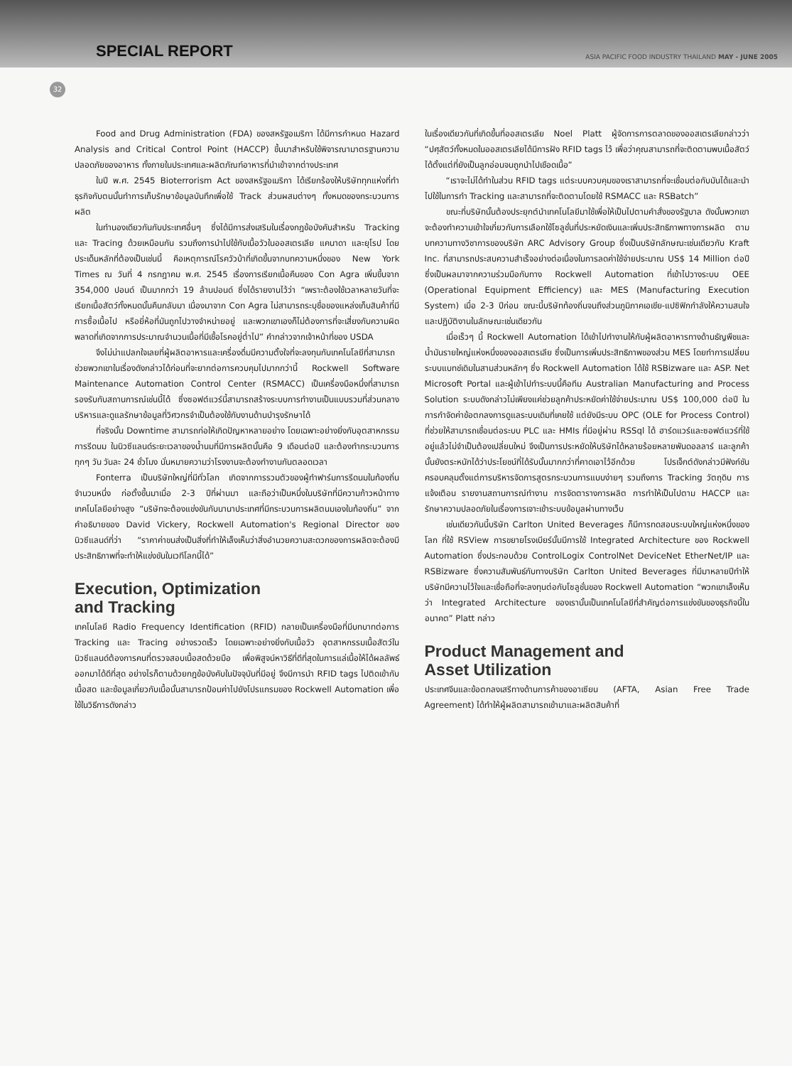SPECIAL REPORT
ASIA PACIFIC FOOD INDUSTRY THAILAND MAY - JUNE 2005
32
Food and Drug Administration (FDA) ของสหรัฐอเมริกา ได้มีการกำหนด Hazard Analysis and Critical Control Point (HACCP) ขึ้นมาสำหรับใช้พิจารณามาตรฐานความปลอดภัยของอาหาร ทั้งภายในประเทศและผลิตภัณฑ์อาหารที่นำเข้าจากต่างประเทศ
ในปี พ.ศ. 2545 Bioterrorism Act ของสหรัฐอเมริกา ได้เรียกร้องให้บริษัททุกแห่งที่ทำธุรกิจกับตนนั้นทำการเก็บรักษาข้อมูลบันทึกเพื่อใช้ Track ส่วนผสมต่างๆ ทั้งหมดของกระบวนการผลิต
ในทำนองเดียวกันกับประเทศอื่นๆ ซึ่งได้มีการส่งเสริมในเรื่องกฎข้อบังคับสำหรับ Tracking และ Tracing ด้วยเหมือนกัน รวมถึงการนำไปใช้กับเนื้อวัวในออสเตรเลีย แคนาดา และยุโรป โดยประเด็นหลักที่ต้องเป็นเช่นนี้ คือเหตุการณ์โรควัวบ้าที่เกิดขึ้นจากบทความหนึ่งของ New York Times ณ วันที่ 4 กรกฎาคม พ.ศ. 2545 เรื่องการเรียกเนื้อคืนของ Con Agra เพิ่มขึ้นจาก 354,000 ปอนด์ เป็นมากกว่า 19 ล้านปอนด์ ซึ่งได้รายงานไว้ว่า “เพราะต้องใช้เวลาหลายวันที่จะเรียกเนื้อสัตว์ทั้งหมดนั้นคืนกลับมา เนื่องมาจาก Con Agra ไม่สามารถระบุชื่อของแหล่งเก็บสินค้าที่มีการซื้อเนื้อไป หรือยี่ห้อที่มันถูกไปวางจำหน่ายอยู่ และพวกเขาเองก็ไม่ต้องการที่จะเสี่ยงกับความผิดพลาดที่เกิดจากการประมาณจำนวนเนื้อที่มีเชื้อโรคอยู่ต่ำไป” คำกล่าวจากเจ้าหน้าที่ของ USDA
จึงไม่น่าแปลกใจเลยที่ผู้ผลิตอาหารและเครื่องดื่มมีความตั้งใจที่จะลงทุนกับเทคโนโลยีที่สามารถช่วยพวกเขาในเรื่องดังกล่าวได้ก่อนที่จะยากต่อการควบคุมไปมากกว่านี้ Rockwell Software Maintenance Automation Control Center (RSMACC) เป็นเครื่องมือหนึ่งที่สามารถรองรับกับสถานการณ์เช่นนี้ได้ ซึ่งซอฟต์แวร์นี้สามารถสร้างระบบการทำงานเป็นแบบรวมที่ส่วนกลาง บริหารและดูแลรักษาข้อมูลที่วิศวกรจำเป็นต้องใช้กับงานด้านบำรุงรักษาได้
ที่จริงนั้น Downtime สามารถก่อให้เกิดปัญหาหลายอย่าง โดยเฉพาะอย่างยิ่งกับอุตสาหกรรมการรีดนม ในนิวซีแลนด์ระยะเวลาของน้ำนมที่มีการผลิตนั้นคือ 9 เดือนต่อปี และต้องทำกระบวนการทุกๆ วัน วันละ 24 ชั่วโมง นั่นหมายความว่าโรงงานจะต้องทำงานกันตลอดเวลา
Fonterra เป็นบริษัทใหญ่ที่มีทั่วโลก เกิดจากการรวมตัวของผู้ทำฟาร์มการรีดนมในท้องถิ่นจำนวนหนึ่ง ก่อตั้งขึ้นมาเมื่อ 2-3 ปีที่ผ่านมา และถือว่าเป็นหนึ่งในบริษัทที่มีความก้าวหน้าทางเทคโนโลยีอย่างสูง “บริษัทจะต้องแข่งขันกับนานาประเทศที่มีกระบวนการผลิตนมเองในท้องถิ่น” จากคำอธิบายของ David Vickery, Rockwell Automation's Regional Director ของนิวซีแลนด์ที่ว่า “ราคาค่าขนส่งเป็นสิ่งที่ทำให้เล็งเห็นว่าสิ่งอำนวยความสะดวกของการผลิตจะต้องมีประสิทธิภาพที่จะทำให้แข่งขันในเวทีโลกนี้ได้”
Execution, Optimization
and Tracking
เทคโนโลยี Radio Frequency Identification (RFID) กลายเป็นเครื่องมือที่มีบทบาทต่อการ Tracking และ Tracing อย่างรวดเร็ว โดยเฉพาะอย่างยิ่งกับเนื้อวัว อุตสาหกรรมเนื้อสัตว์ในนิวซีแลนด์ต้องการคนที่ตรวจสอบเนื้อสดด้วยมือ เพื่อพิสูจน์หาวิธีที่ดีที่สุดในการแล่เนื้อให้ได้ผลลัพธ์ออกมาได้ดีที่สุด อย่างไรก็ตามด้วยกฎข้อบังคับในปัจจุบันที่มีอยู่ จึงมีการนำ RFID tags ไปติดเข้ากับเนื้อสด และข้อมูลเกี่ยวกับเนื้อนั้นสามารถป้อนค่าไปยังโปรแกรมของ Rockwell Automation เพื่อใช้ในวิธีการดังกล่าว
ในเรื่องเดียวกันที่เกิดขึ้นที่ออสเตรเลีย Noel Platt ผู้จัดการการตลาดของออสเตรเลียกล่าวว่า “ปศุสัตว์ทั้งหมดในออสเตรเลียได้มีการฝัง RFID tags ไว้ เพื่อว่าคุณสามารถที่จะติดตามพบเนื้อสัตว์ได้ตั้งแต่ที่ยังเป็นลูกอ่อนจนถูกนำไปเชือดเนื้อ”
“เราจะไม่ได้ทำในส่วน RFID tags แต่ระบบควบคุมของเราสามารถที่จะเชื่อมต่อกับมันได้และนำไปใช้ในการทำ Tracking และสามารถที่จะติดตามโดยใช้ RSMACC และ RSBatch”
ขณะที่บริษัทนั้นต้องประยุกต์นำเทคโนโลยีมาใช้เพื่อให้เป็นไปตามคำสั่งของรัฐบาล ดังนั้นพวกเขาจะต้องทำความเข้าใจเกี่ยวกับการเลือกใช้โซลูชั่นที่ประหยัดเงินและเพิ่มประสิทธิภาพทางการผลิต ตามบทความทางวิชาการของบริษัท ARC Advisory Group ซึ่งเป็นบริษัทลักษณะเช่นเดียวกับ Kraft Inc. ที่สามารถประสบความสำเร็จอย่างต่อเนื่องในการลดค่าใช้จ่ายประมาณ US$ 14 Million ต่อปี ซึ่งเป็นผลมาจากความร่วมมือกับทาง Rockwell Automation ที่เข้าไปวางระบบ OEE (Operational Equipment Efficiency) และ MES (Manufacturing Execution System) เมื่อ 2-3 ปีก่อน ขณะนี้บริษัทท้องถิ่นจนถึงส่วนภูมิภาคเอเชีย-แปซิฟิกกำลังให้ความสนใจและปฏิบัติงานในลักษณะเช่นเดียวกัน
เมื่อเร็วๆ นี้ Rockwell Automation ได้เข้าไปทำงานให้กับผู้ผลิตอาหารทางด้านธัญพืชและน้ำมันรายใหญ่แห่งหนึ่งของออสเตรเลีย ซึ่งเป็นการเพิ่มประสิทธิภาพของส่วน MES โดยทำการเปลี่ยนระบบแบทช์เดิมในสามส่วนหลักๆ ซึ่ง Rockwell Automation ได้ใช้ RSBizware และ ASP. Net Microsoft Portal และผู้เข้าไปทำระบบนี้คือทีม Australian Manufacturing and Process Solution ระบบดังกล่าวไม่เพียงแค่ช่วยลูกค้าประหยัดค่าใช้จ่ายประมาณ US$ 100,000 ต่อปี ในการกำจัดค่าข้อตกลงการดูแลระบบเดิมที่เคยใช้ แต่ยังมีระบบ OPC (OLE for Process Control) ที่ช่วยให้สามารถเชื่อมต่อระบบ PLC และ HMIs ที่มีอยู่ผ่าน RSSql ได้ ฮาร์ดแวร์และซอฟต์แวร์ที่ใช้อยู่แล้วไม่จำเป็นต้องเปลี่ยนใหม่ จึงเป็นการประหยัดให้บริษัทได้หลายร้อยหลายพันดอลลาร์ และลูกค้านั้นยังตระหนักได้ว่าประโยชน์ที่ได้รับนั้นมากกว่าที่คาดเอาไว้อีกด้วย โปรเจ็กต์ดังกล่าวมีฟังก์ชันครอบคลุมตั้งแต่การบริหารจัดการสูตรกระบวนการแบบง่ายๆ รวมถึงการ Tracking วัตถุดิบ การแจ้งเตือน รายงานสถานการณ์ทำงาน การจัดตารางการผลิต การทำให้เป็นไปตาม HACCP และรักษาความปลอดภัยในเรื่องการเจาะเข้าระบบข้อมูลผ่านทางเว็บ
เช่นเดียวกันนี้บริษัท Carlton United Beverages ก็มีการทดสอบระบบใหญ่แห่งหนึ่งของโลก ที่ใช้ RSView การขยายโรงเบียร์นั้นมีการใช้ Integrated Architecture ของ Rockwell Automation ซึ่งประกอบด้วย ControlLogix ControlNet DeviceNet EtherNet/IP และ RSBizware ซึ่งความสัมพันธ์กับทางบริษัท Carlton United Beverages ที่มีมาหลายปีทำให้บริษัทมีความไว้ใจและเชื่อถือที่จะลงทุนต่อกับโซลูชั่นของ Rockwell Automation “พวกเขาเล็งเห็นว่า Integrated Architecture ของเรานั้นเป็นเทคโนโลยีที่สำคัญต่อการแข่งขันของธุรกิจนี้ในอนาคต” Platt กล่าว
Product Management and
Asset Utilization
ประเทศจีนและข้อตกลงเสรีทางด้านการค้าของอาเซียน (AFTA, Asian Free Trade Agreement) ได้ทำให้ผู้ผลิตสามารถเข้ามาและผลิตสินค้าที่